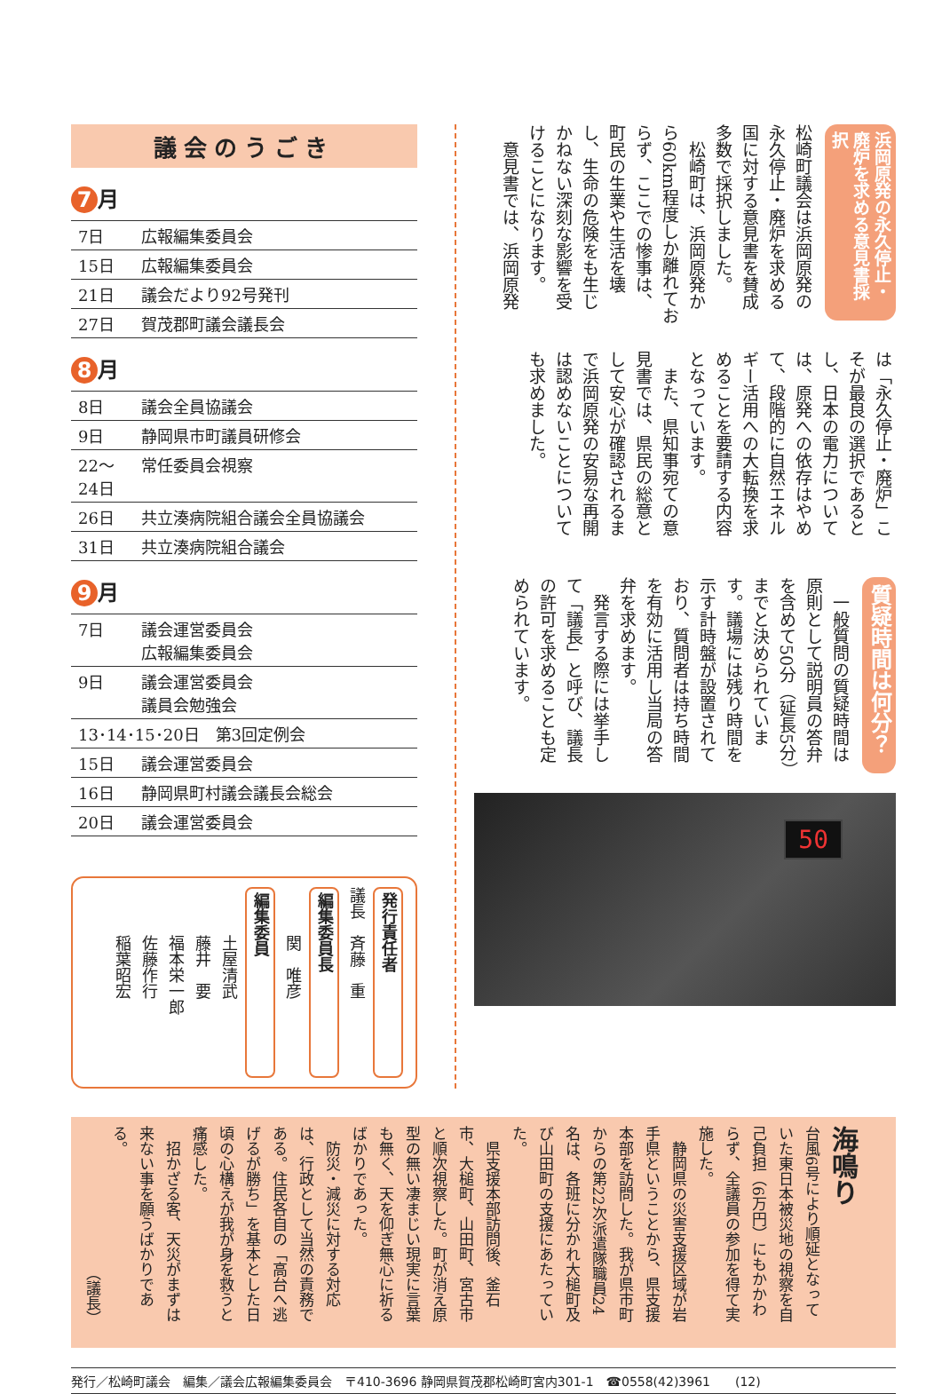議会のうごき
7 月
| 7日 | 広報編集委員会 |
| 15日 | 広報編集委員会 |
| 21日 | 議会だより92号発刊 |
| 27日 | 賀茂郡町議会議長会 |
8 月
| 8日 | 議会全員協議会 |
| 9日 | 静岡県市町議員研修会 |
| 22～24日 | 常任委員会視察 |
| 26日 | 共立湊病院組合議会全員協議会 |
| 31日 | 共立湊病院組合議会 |
9 月
| 7日 | 議会運営委員会 広報編集委員会 |
| 9日 | 議会運営委員会 議員会勉強会 |
| 13･14･15･20日 第3回定例会 | |
| 15日 | 議会運営委員会 |
| 16日 | 静岡県町村議会議長会総会 |
| 20日 | 議会運営委員会 |
発行責任者
議長　斉藤　重
編集委員長
　　　関　唯彦
編集委員
　　　土屋清武
　　　藤井　要
　　　福本栄一郎
　　　佐藤作行
　　　稲葉昭宏
浜岡原発の永久停止・廃炉を求める意見書採択
松崎町議会は浜岡原発の永久停止・廃炉を求める国に対する意見書を賛成多数で採択しました。
　松崎町は、浜岡原発から60km程度しか離れておらず、ここでの惨事は、町民の生業や生活を壊し、生命の危険をも生じかねない深刻な影響を受けることになります。
　意見書では、浜岡原発
は「永久停止・廃炉」こそが最良の選択であるとし、日本の電力については、原発への依存はやめて、段階的に自然エネルギー活用への大転換を求めることを要請する内容となっています。
　また、県知事宛ての意見書では、県民の総意として安心が確認されるまで浜岡原発の安易な再開は認めないことについても求めました。
質疑時間は何分？
　一般質問の質疑時間は原則として説明員の答弁を含めて50分（延長5分）までと決められています。議場には残り時間を示す計時盤が設置されており、質問者は持ち時間を有効に活用し当局の答弁を求めます。
　発言する際には挙手して「議長」と呼び、議長の許可を求めることも定められています。
50
海鳴り
台風6号により順延となっていた東日本被災地の視察を自己負担（6万円）にもかかわらず、全議員の参加を得て実施した。
　静岡県の災害支援区域が岩手県ということから、県支援本部を訪問した。我が県市町からの第22次派遣隊職員24名は、各班に分かれ大槌町及び山田町の支援にあたっていた。
　県支援本部訪問後、釜石市、大槌町、山田町、宮古市と順次視察した。町が消え原型の無い凄まじい現実に言葉も無く、天を仰ぎ無心に祈るばかりであった。
　防災・減災に対する対応は、行政として当然の責務である。住民各自の「高台へ逃げるが勝ち」を基本とした日頃の心構えが我が身を救うと痛感した。
　招かざる客、天災がまずは来ない事を願うばかりである。
（議長）
発行／松崎町議会　編集／議会広報編集委員会　〒410-3696 静岡県賀茂郡松崎町宮内301-1　☎0558(42)3961　　(12)